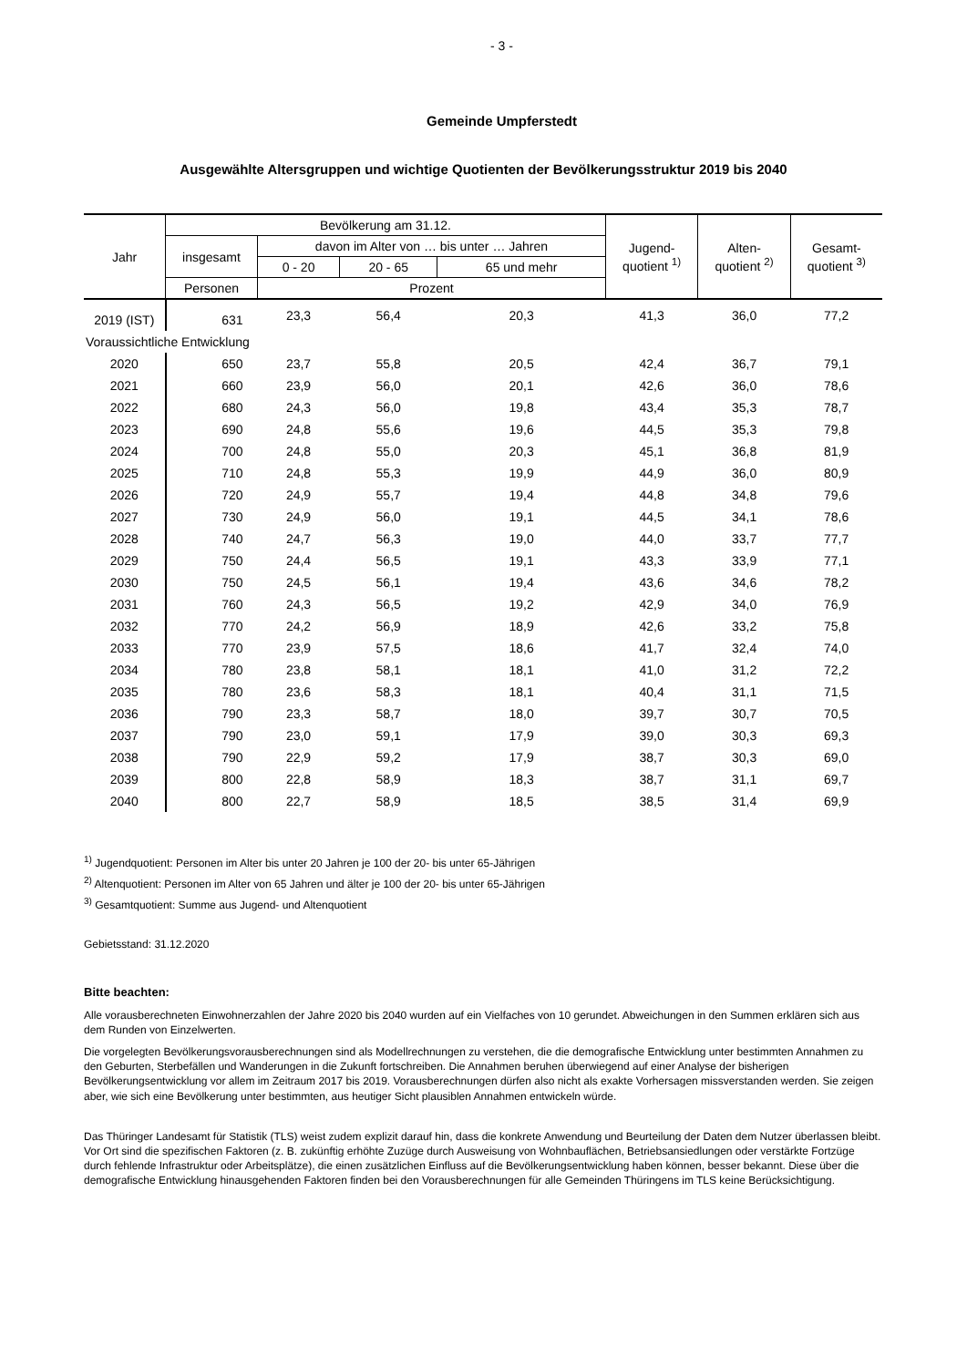- 3 -
Gemeinde Umpferstedt
Ausgewählte Altersgruppen und wichtige Quotienten der Bevölkerungsstruktur 2019 bis 2040
| Jahr | Bevölkerung am 31.12. | | | | Jugend- quotient <sup>1)</sup> | Alten- quotient <sup>2)</sup> | Gesamt- quotient <sup>3)</sup> |
| --- | --- | --- | --- | --- | --- | --- | --- |
| | insgesamt | davon im Alter von … bis unter … Jahren | | | | | |
| | | 0 - 20 | 20 - 65 | 65 und mehr | | | |
| | Personen | Prozent | | | | | |
| 2019 (IST) | 631 | 23,3 | 56,4 | 20,3 | 41,3 | 36,0 | 77,2 |
| Voraussichtliche Entwicklung | | | | | | | |
| 2020 | 650 | 23,7 | 55,8 | 20,5 | 42,4 | 36,7 | 79,1 |
| 2021 | 660 | 23,9 | 56,0 | 20,1 | 42,6 | 36,0 | 78,6 |
| 2022 | 680 | 24,3 | 56,0 | 19,8 | 43,4 | 35,3 | 78,7 |
| 2023 | 690 | 24,8 | 55,6 | 19,6 | 44,5 | 35,3 | 79,8 |
| 2024 | 700 | 24,8 | 55,0 | 20,3 | 45,1 | 36,8 | 81,9 |
| 2025 | 710 | 24,8 | 55,3 | 19,9 | 44,9 | 36,0 | 80,9 |
| 2026 | 720 | 24,9 | 55,7 | 19,4 | 44,8 | 34,8 | 79,6 |
| 2027 | 730 | 24,9 | 56,0 | 19,1 | 44,5 | 34,1 | 78,6 |
| 2028 | 740 | 24,7 | 56,3 | 19,0 | 44,0 | 33,7 | 77,7 |
| 2029 | 750 | 24,4 | 56,5 | 19,1 | 43,3 | 33,9 | 77,1 |
| 2030 | 750 | 24,5 | 56,1 | 19,4 | 43,6 | 34,6 | 78,2 |
| 2031 | 760 | 24,3 | 56,5 | 19,2 | 42,9 | 34,0 | 76,9 |
| 2032 | 770 | 24,2 | 56,9 | 18,9 | 42,6 | 33,2 | 75,8 |
| 2033 | 770 | 23,9 | 57,5 | 18,6 | 41,7 | 32,4 | 74,0 |
| 2034 | 780 | 23,8 | 58,1 | 18,1 | 41,0 | 31,2 | 72,2 |
| 2035 | 780 | 23,6 | 58,3 | 18,1 | 40,4 | 31,1 | 71,5 |
| 2036 | 790 | 23,3 | 58,7 | 18,0 | 39,7 | 30,7 | 70,5 |
| 2037 | 790 | 23,0 | 59,1 | 17,9 | 39,0 | 30,3 | 69,3 |
| 2038 | 790 | 22,9 | 59,2 | 17,9 | 38,7 | 30,3 | 69,0 |
| 2039 | 800 | 22,8 | 58,9 | 18,3 | 38,7 | 31,1 | 69,7 |
| 2040 | 800 | 22,7 | 58,9 | 18,5 | 38,5 | 31,4 | 69,9 |
<sup>1)</sup> Jugendquotient: Personen im Alter bis unter 20 Jahren je 100 der 20- bis unter 65-Jährigen
<sup>2)</sup> Altenquotient: Personen im Alter von 65 Jahren und älter je 100 der 20- bis unter 65-Jährigen
<sup>3)</sup> Gesamtquotient: Summe aus Jugend- und Altenquotient
Gebietsstand: 31.12.2020
Bitte beachten:
Alle vorausberechneten Einwohnerzahlen der Jahre 2020 bis 2040 wurden auf ein Vielfaches von 10 gerundet. Abweichungen in den Summen erklären sich aus dem Runden von Einzelwerten.
Die vorgelegten Bevölkerungsvorausberechnungen sind als Modellrechnungen zu verstehen, die die demografische Entwicklung unter bestimmten Annahmen zu den Geburten, Sterbefällen und Wanderungen in die Zukunft fortschreiben. Die Annahmen beruhen überwiegend auf einer Analyse der bisherigen Bevölkerungsentwicklung vor allem im Zeitraum 2017 bis 2019. Vorausberechnungen dürfen also nicht als exakte Vorhersagen missverstanden werden. Sie zeigen aber, wie sich eine Bevölkerung unter bestimmten, aus heutiger Sicht plausiblen Annahmen entwickeln würde.
Das Thüringer Landesamt für Statistik (TLS) weist zudem explizit darauf hin, dass die konkrete Anwendung und Beurteilung der Daten dem Nutzer überlassen bleibt. Vor Ort sind die spezifischen Faktoren (z. B. zukünftig erhöhte Zuzüge durch Ausweisung von Wohnbauflächen, Betriebsansiedlungen oder verstärkte Fortzüge durch fehlende Infrastruktur oder Arbeitsplätze), die einen zusätzlichen Einfluss auf die Bevölkerungsentwicklung haben können, besser bekannt. Diese über die demografische Entwicklung hinausgehenden Faktoren finden bei den Vorausberechnungen für alle Gemeinden Thüringens im TLS keine Berücksichtigung.